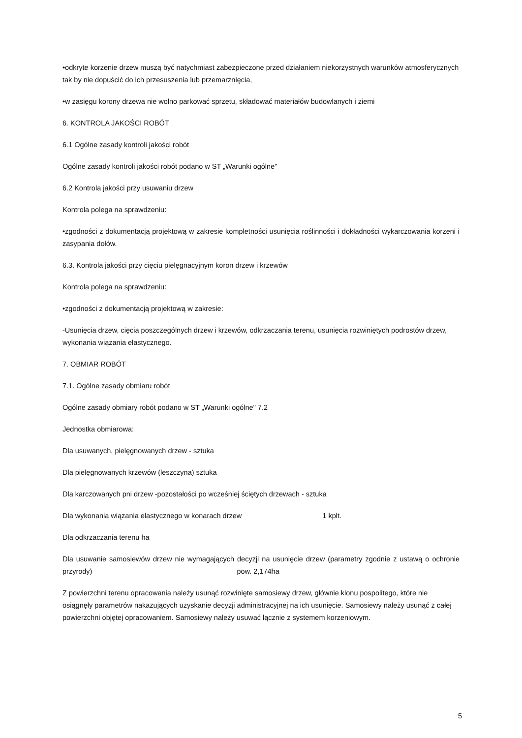•odkryte korzenie drzew muszą być natychmiast zabezpieczone przed działaniem niekorzystnych warunków atmosferycznych tak by nie dopuścić do ich przesuszenia lub przemarznięcia,
•w zasięgu korony drzewa nie wolno parkować sprzętu, składować materiałów budowlanych i ziemi
6. KONTROLA JAKOŚCI ROBÓT
6.1 Ogólne zasady kontroli jakości robót
Ogólne zasady kontroli jakości robót podano w ST „Warunki ogólne"
6.2 Kontrola jakości przy usuwaniu drzew
Kontrola polega na sprawdzeniu:
•zgodności z dokumentacją projektową w zakresie kompletności usunięcia roślinności i dokładności wykarczowania korzeni i zasypania dołów.
6.3. Kontrola jakości przy cięciu pielęgnacyjnym koron drzew i krzewów
Kontrola polega na sprawdzeniu:
•zgodności z dokumentacją projektową w zakresie:
-Usunięcia drzew, cięcia poszczególnych drzew i krzewów, odkrzaczania terenu, usunięcia rozwiniętych podrostów drzew, wykonania wiązania elastycznego.
7. OBMIAR ROBÓT
7.1. Ogólne zasady obmiaru robót
Ogólne zasady obmiary robót podano w ST „Warunki ogólne" 7.2
Jednostka obmiarowa:
Dla usuwanych, pielęgnowanych drzew - sztuka
Dla pielęgnowanych krzewów (leszczyna) sztuka
Dla karczowanych pni drzew -pozostałości po wcześniej ściętych drzewach - sztuka
Dla wykonania wiązania elastycznego w konarach drzew 1 kplt.
Dla odkrzaczania terenu ha
Dla usuwanie samosiewów drzew nie wymagających decyzji na usunięcie drzew (parametry zgodnie z ustawą o ochronie przyrody) pow. 2,174ha
Z powierzchni terenu opracowania należy usunąć rozwinięte samosiewy drzew, głównie klonu pospolitego, które nie osiągnęły parametrów nakazujących uzyskanie decyzji administracyjnej na ich usunięcie. Samosiewy należy usunąć z całej powierzchni objętej opracowaniem. Samosiewy należy usuwać łącznie z systemem korzeniowym.
5